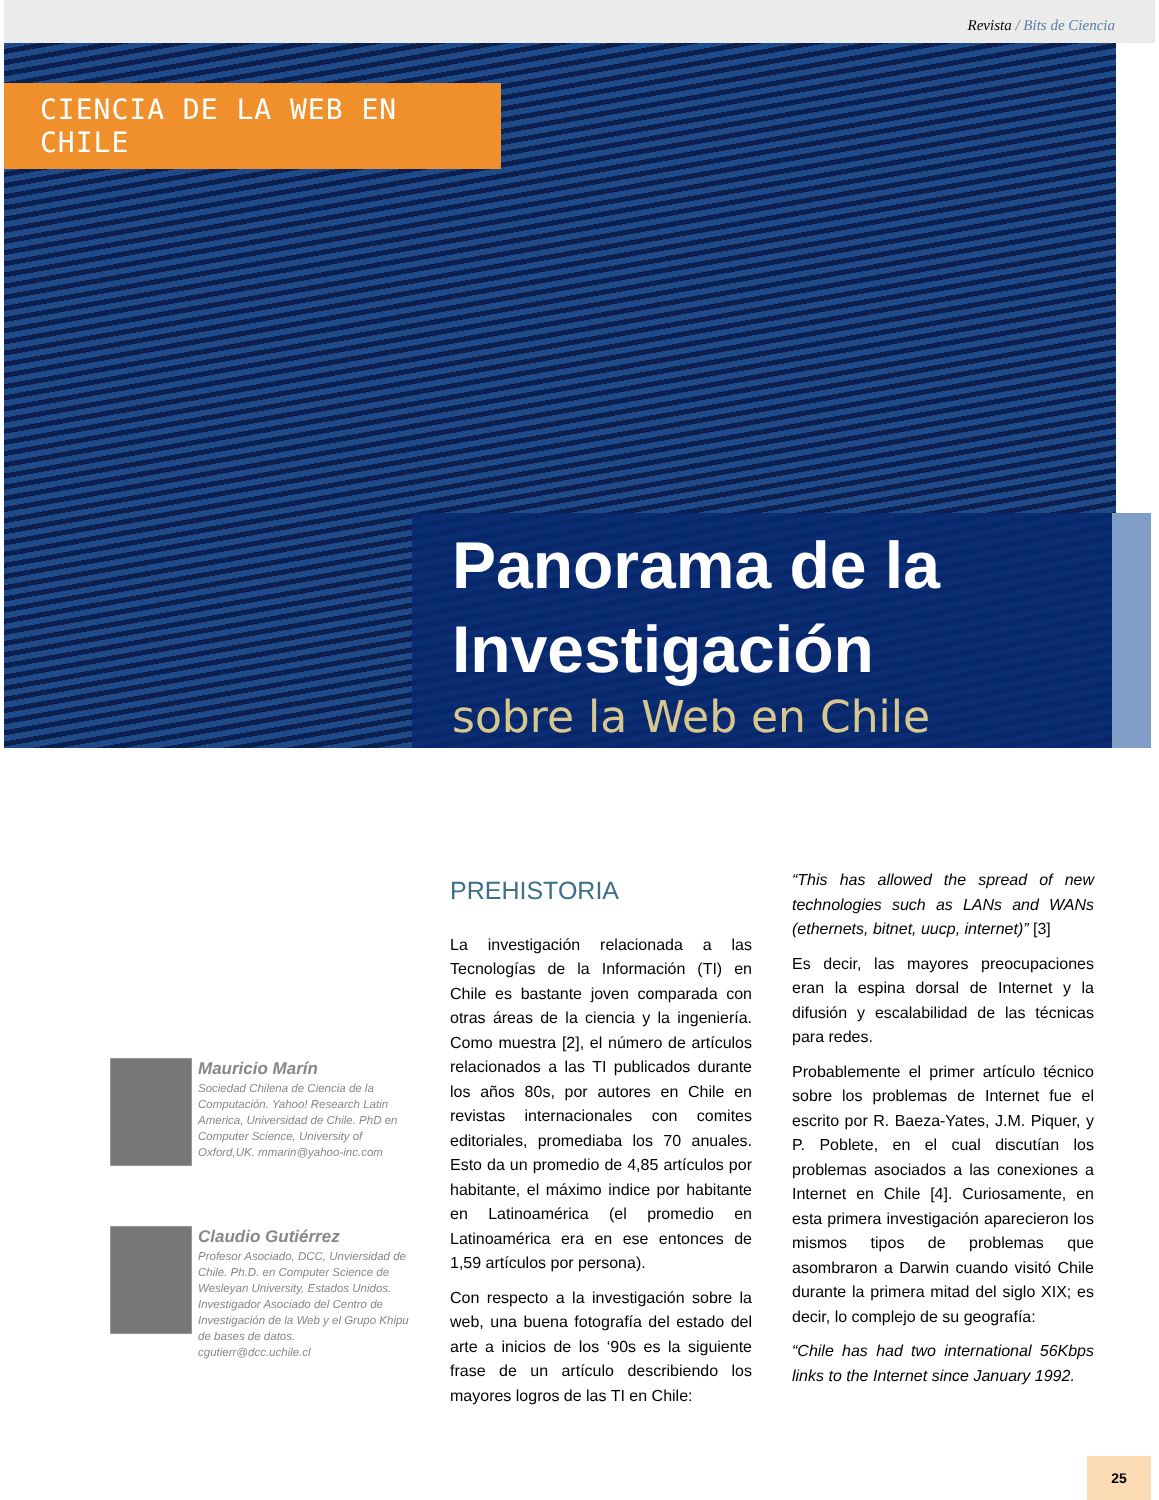Revista / Bits de Ciencia
CIENCIA DE LA WEB EN CHILE
Panorama de la Investigación
sobre la Web en Chile
Mauricio Marín
Sociedad Chilena de Ciencia de la Computación. Yahoo! Research Latin America, Universidad de Chile. PhD en Computer Science, University of Oxford,UK. mmarin@yahoo-inc.com
Claudio Gutiérrez
Profesor Asociado, DCC, Unviersidad de Chile. Ph.D. en Computer Science de Wesleyan University, Estados Unidos. Investigador Asociado del Centro de Investigación de la Web y el Grupo Khipu de bases de datos. cgutierr@dcc.uchile.cl
PREHISTORIA
La investigación relacionada a las Tecnologías de la Información (TI) en Chile es bastante joven comparada con otras áreas de la ciencia y la ingeniería. Como muestra [2], el número de artículos relacionados a las TI publicados durante los años 80s, por autores en Chile en revistas internacionales con comites editoriales, promediaba los 70 anuales. Esto da un promedio de 4,85 artículos por habitante, el máximo indice por habitante en Latinoamérica (el promedio en Latinoamérica era en ese entonces de 1,59 artículos por persona).
Con respecto a la investigación sobre la web, una buena fotografía del estado del arte a inicios de los ‘90s es la siguiente frase de un artículo describiendo los mayores logros de las TI en Chile:
“This has allowed the spread of new technologies such as LANs and WANs (ethernets, bitnet, uucp, internet)” [3]
Es decir, las mayores preocupaciones eran la espina dorsal de Internet y la difusión y escalabilidad de las técnicas para redes.
Probablemente el primer artículo técnico sobre los problemas de Internet fue el escrito por R. Baeza-Yates, J.M. Piquer, y P. Poblete, en el cual discutían los problemas asociados a las conexiones a Internet en Chile [4]. Curiosamente, en esta primera investigación aparecieron los mismos tipos de problemas que asombraron a Darwin cuando visitó Chile durante la primera mitad del siglo XIX; es decir, lo complejo de su geografía:
“Chile has had two international 56Kbps links to the Internet since January 1992.
25